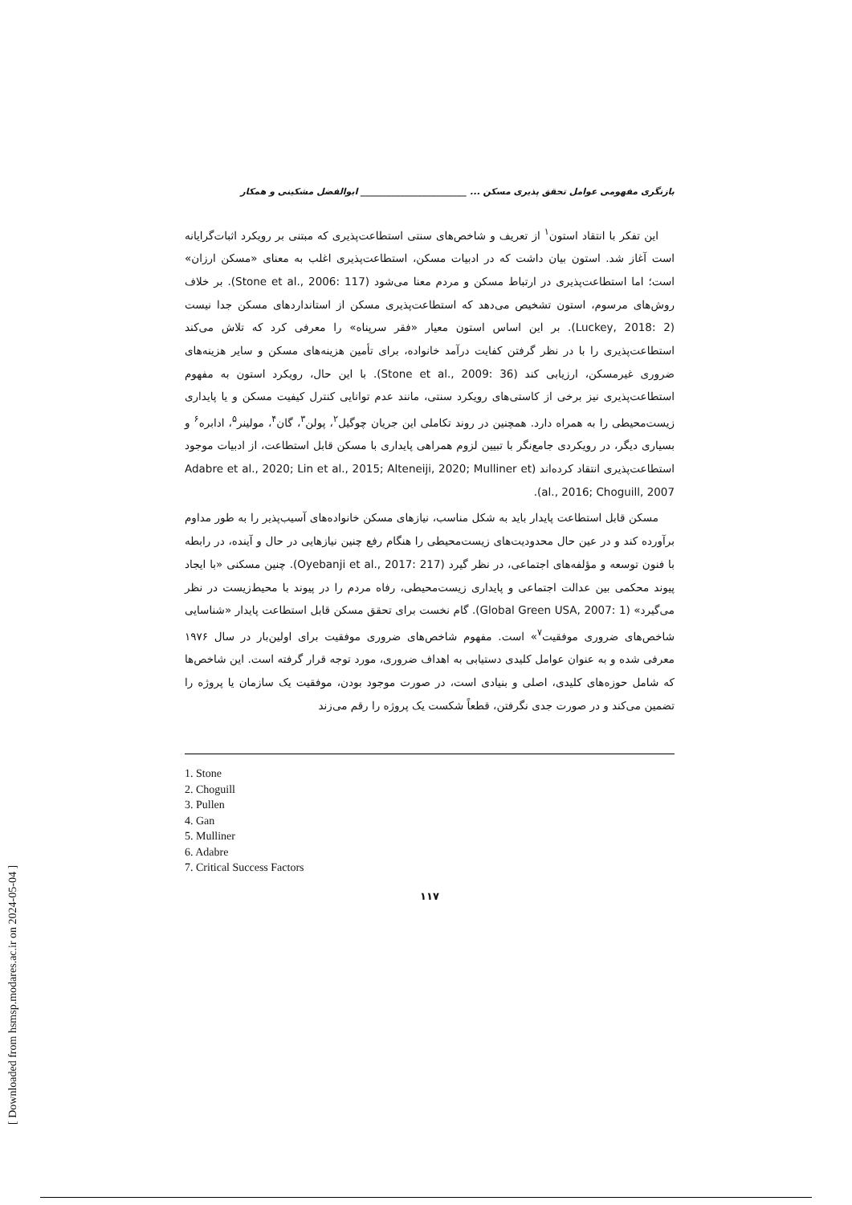بازنگری مفهومی عوامل تحقق پذیری مسکن ... ________________________ ابوالفضل مشکینی و همکار
این تفکر با انتقاد استون<sup>۱</sup> از تعریف و شاخص‌های سنتی استطاعت‌پذیری که مبتنی بر رویکرد اثبات‌گرایانه است آغاز شد. استون بیان داشت که در ادبیات مسکن، استطاعت‌پذیری اغلب به معنای «مسکن ارزان» است؛ اما استطاعت‌پذیری در ارتباط مسکن و مردم معنا می‌شود (Stone et al., 2006: 117). بر خلاف روش‌های مرسوم، استون تشخیص می‌دهد که استطاعت‌پذیری مسکن از استانداردهای مسکن جدا نیست (Luckey, 2018: 2). بر این اساس استون معیار «فقر سرپناه» را معرفی کرد که تلاش می‌کند استطاعت‌پذیری را با در نظر گرفتن کفایت درآمد خانواده، برای تأمین هزینه‌های مسکن و سایر هزینه‌های ضروری غیرمسکن، ارزیابی کند (Stone et al., 2009: 36). با این حال، رویکرد استون به مفهوم استطاعت‌پذیری نیز برخی از کاستی‌های رویکرد سنتی، مانند عدم توانایی کنترل کیفیت مسکن و یا پایداری زیست‌محیطی را به همراه دارد. همچنین در روند تکاملی این جریان چوگیل<sup>۲</sup>، پولن<sup>۳</sup>، گان<sup>۴</sup>، مولینر<sup>۵</sup>، ادابره<sup>۶</sup> و بسیاری دیگر، در رویکردی جامع‌نگر با تبیین لزوم همراهی پایداری با مسکن قابل استطاعت، از ادبیات موجود استطاعت‌پذیری انتقاد کرده‌اند (Adabre et al., 2020; Lin et al., 2015; Alteneiji, 2020; Mulliner et al., 2016; Choguill, 2007).
مسکن قابل استطاعت پایدار باید به شکل مناسب، نیازهای مسکن خانواده‌های آسیب‌پذیر را به طور مداوم برآورده کند و در عین حال محدودیت‌های زیست‌محیطی را هنگام رفع چنین نیازهایی در حال و آینده، در رابطه با فنون توسعه و مؤلفه‌های اجتماعی، در نظر گیرد (Oyebanji et al., 2017: 217). چنین مسکنی «با ایجاد پیوند محکمی بین عدالت اجتماعی و پایداری زیست‌محیطی، رفاه مردم را در پیوند با محیط‌زیست در نظر می‌گیرد» (Global Green USA, 2007: 1). گام نخست برای تحقق مسکن قابل استطاعت پایدار «شناسایی شاخص‌های ضروری موفقیت<sup>۷</sup>» است. مفهوم شاخص‌های ضروری موفقیت برای اولین‌بار در سال ۱۹۷۶ معرفی شده و به عنوان عوامل کلیدی دستیابی به اهداف ضروری، مورد توجه قرار گرفته است. این شاخص‌ها که شامل حوزه‌های کلیدی، اصلی و بنیادی است، در صورت موجود بودن، موفقیت یک سازمان یا پروژه را تضمین می‌کند و در صورت جدی نگرفتن، قطعاً شکست یک پروژه را رقم می‌زند
1. Stone
2. Choguill
3. Pullen
4. Gan
5. Mulliner
6. Adabre
7. Critical Success Factors
۱۱۷
[ Downloaded from hsmsp.modares.ac.ir on 2024-05-04 ]